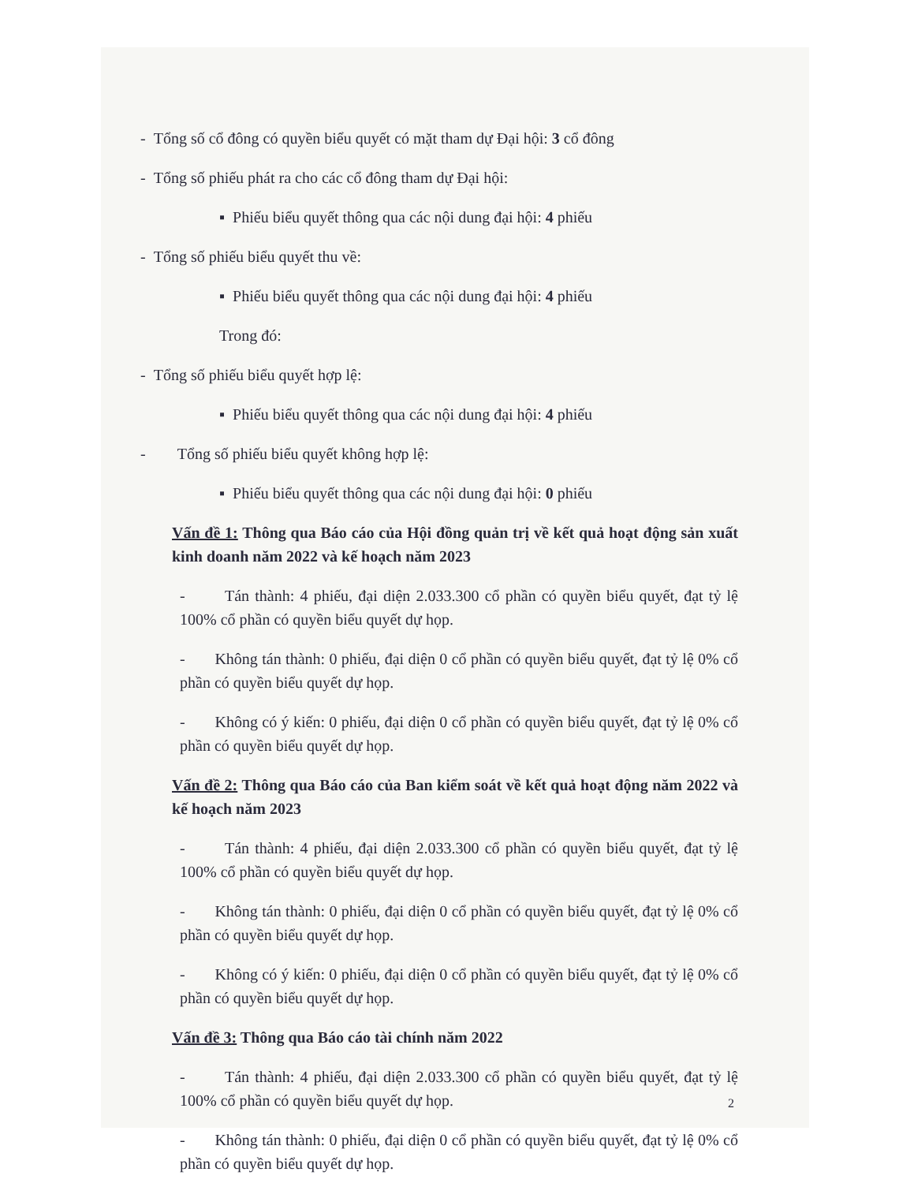- Tổng số cổ đông có quyền biểu quyết có mặt tham dự Đại hội: 3 cổ đông
- Tổng số phiếu phát ra cho các cổ đông tham dự Đại hội:
▪ Phiếu biểu quyết thông qua các nội dung đại hội: 4 phiếu
- Tổng số phiếu biểu quyết thu về:
▪ Phiếu biểu quyết thông qua các nội dung đại hội: 4 phiếu
Trong đó:
- Tổng số phiếu biểu quyết hợp lệ:
▪ Phiếu biểu quyết thông qua các nội dung đại hội: 4 phiếu
- Tổng số phiếu biểu quyết không hợp lệ:
▪ Phiếu biểu quyết thông qua các nội dung đại hội: 0 phiếu
Vấn đề 1: Thông qua Báo cáo của Hội đồng quản trị về kết quả hoạt động sản xuất kinh doanh năm 2022 và kế hoạch năm 2023
- Tán thành: 4 phiếu, đại diện 2.033.300 cổ phần có quyền biểu quyết, đạt tỷ lệ 100% cổ phần có quyền biểu quyết dự họp.
- Không tán thành: 0 phiếu, đại diện 0 cổ phần có quyền biểu quyết, đạt tỷ lệ 0% cổ phần có quyền biểu quyết dự họp.
- Không có ý kiến: 0 phiếu, đại diện 0 cổ phần có quyền biểu quyết, đạt tỷ lệ 0% cổ phần có quyền biểu quyết dự họp.
Vấn đề 2: Thông qua Báo cáo của Ban kiểm soát về kết quả hoạt động năm 2022 và kế hoạch năm 2023
- Tán thành: 4 phiếu, đại diện 2.033.300 cổ phần có quyền biểu quyết, đạt tỷ lệ 100% cổ phần có quyền biểu quyết dự họp.
- Không tán thành: 0 phiếu, đại diện 0 cổ phần có quyền biểu quyết, đạt tỷ lệ 0% cổ phần có quyền biểu quyết dự họp.
- Không có ý kiến: 0 phiếu, đại diện 0 cổ phần có quyền biểu quyết, đạt tỷ lệ 0% cổ phần có quyền biểu quyết dự họp.
Vấn đề 3: Thông qua Báo cáo tài chính năm 2022
- Tán thành: 4 phiếu, đại diện 2.033.300 cổ phần có quyền biểu quyết, đạt tỷ lệ 100% cổ phần có quyền biểu quyết dự họp.
- Không tán thành: 0 phiếu, đại diện 0 cổ phần có quyền biểu quyết, đạt tỷ lệ 0% cổ phần có quyền biểu quyết dự họp.
2